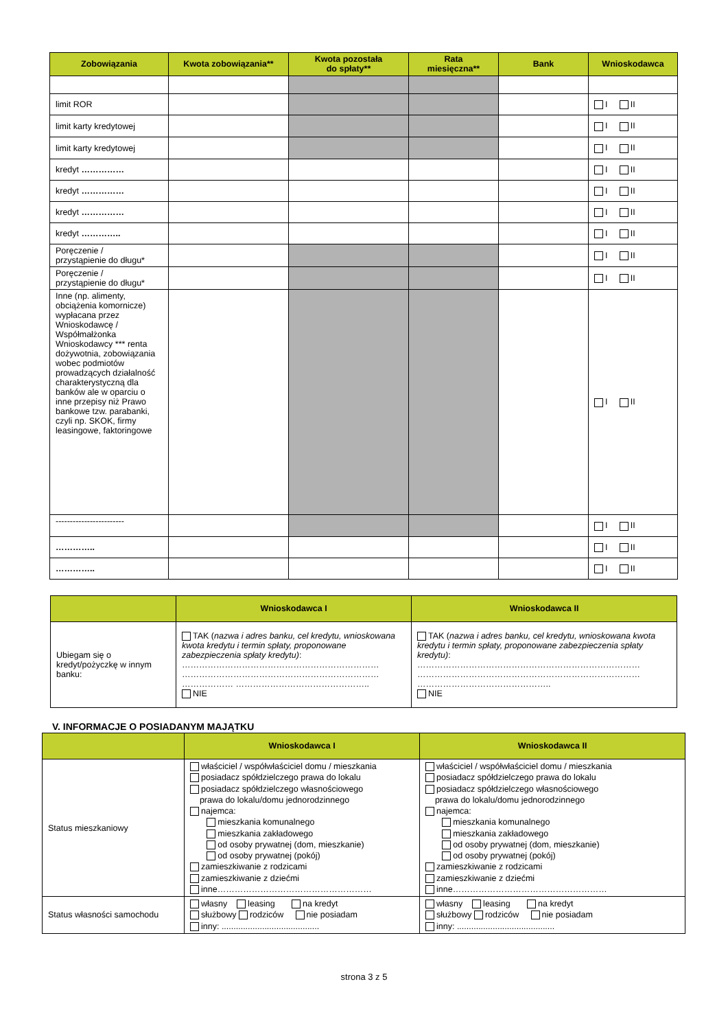| Zobowiązania | Kwota zobowiązania** | Kwota pozostała do spłaty** | Rata miesięczna** | Bank | Wnioskodawca |
| --- | --- | --- | --- | --- | --- |
| limit ROR | | | | | I II |
| limit karty kredytowej | | | | | I II |
| limit karty kredytowej | | | | | I II |
| kredyt …………… | | | | | I II |
| kredyt …………… | | | | | I II |
| kredyt …………… | | | | | I II |
| kredyt ………….. | | | | | I II |
| Poręczenie / przystąpienie do długu* | | | | | I II |
| Poręczenie / przystąpienie do długu* | | | | | I II |
| Inne (np. alimenty, obciążenia komornicze) wypłacana przez Wnioskodawcę / Współmałżonka Wnioskodawcy *** renta dożywotnia, zobowiązania wobec podmiotów prowadzących działalność charakterystyczną dla banków ale w oparciu o inne przepisy niż Prawo bankowe tzw. parabanki, czyli np. SKOK, firmy leasingowe, faktoringowe | | | | | I II |
| ------------------------ | | | | | I II |
| ………….. | | | | | I II |
| ………….. | | | | | I II |
| | Wnioskodawca I | Wnioskodawca II |
| --- | --- | --- |
| Ubiegam się o kredyt/pożyczkę w innym banku: | TAK ( nazwa i adres banku, cel kredytu, wnioskowana kwota kredytu i termin spłaty, proponowane zabezpieczenia spłaty kredytu) : …………………………………………………………… …………………………………………………………… ……………… ……………………………………….. NIE | TAK ( nazwa i adres banku, cel kredytu, wnioskowana kwota kredytu i termin spłaty, proponowane zabezpieczenia spłaty kredytu) : …………………………………………………………………… …………………………………………………………………… ……………………………………….. NIE |
V. INFORMACJE O POSIADANYM MAJĄTKU
| | Wnioskodawca I | Wnioskodawca II |
| --- | --- | --- |
| Status mieszkaniowy | właściciel / współwłaściciel domu / mieszkania posiadacz spółdzielczego prawa do lokalu posiadacz spółdzielczego własnościowego prawa do lokalu/domu jednorodzinnego najemca: mieszkania komunalnego mieszkania zakładowego od osoby prywatnej (dom, mieszkanie) od osoby prywatnej (pokój) zamieszkiwanie z rodzicami zamieszkiwanie z dziećmi inne……………………………………………… | właściciel / współwłaściciel domu / mieszkania posiadacz spółdzielczego prawa do lokalu posiadacz spółdzielczego własnościowego prawa do lokalu/domu jednorodzinnego najemca: mieszkania komunalnego mieszkania zakładowego od osoby prywatnej (dom, mieszkanie) od osoby prywatnej (pokój) zamieszkiwanie z rodzicami zamieszkiwanie z dziećmi inne……………………………………………… |
| Status własności samochodu | własny leasing na kredyt służbowy rodziców nie posiadam inny: ......................................... | własny leasing na kredyt służbowy rodziców nie posiadam inny: ......................................... |
strona 3 z 5